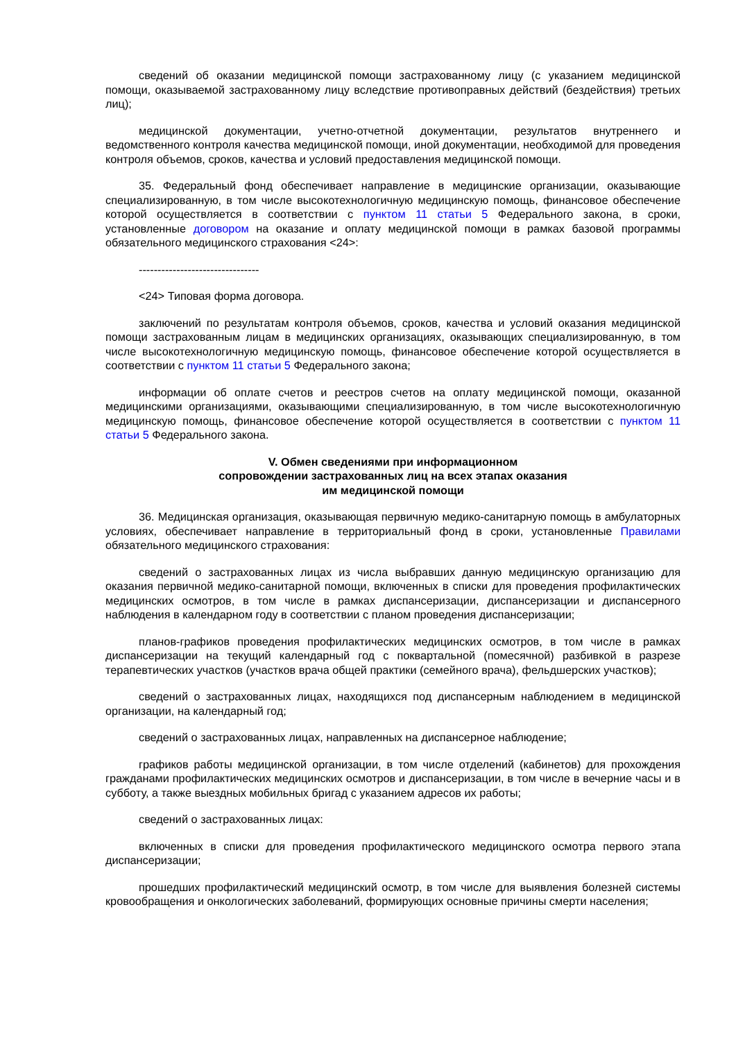сведений об оказании медицинской помощи застрахованному лицу (с указанием медицинской помощи, оказываемой застрахованному лицу вследствие противоправных действий (бездействия) третьих лиц);
медицинской документации, учетно-отчетной документации, результатов внутреннего и ведомственного контроля качества медицинской помощи, иной документации, необходимой для проведения контроля объемов, сроков, качества и условий предоставления медицинской помощи.
35. Федеральный фонд обеспечивает направление в медицинские организации, оказывающие специализированную, в том числе высокотехнологичную медицинскую помощь, финансовое обеспечение которой осуществляется в соответствии с пунктом 11 статьи 5 Федерального закона, в сроки, установленные договором на оказание и оплату медицинской помощи в рамках базовой программы обязательного медицинского страхования <24>:
--------------------------------
<24> Типовая форма договора.
заключений по результатам контроля объемов, сроков, качества и условий оказания медицинской помощи застрахованным лицам в медицинских организациях, оказывающих специализированную, в том числе высокотехнологичную медицинскую помощь, финансовое обеспечение которой осуществляется в соответствии с пунктом 11 статьи 5 Федерального закона;
информации об оплате счетов и реестров счетов на оплату медицинской помощи, оказанной медицинскими организациями, оказывающими специализированную, в том числе высокотехнологичную медицинскую помощь, финансовое обеспечение которой осуществляется в соответствии с пунктом 11 статьи 5 Федерального закона.
V. Обмен сведениями при информационном
сопровождении застрахованных лиц на всех этапах оказания
им медицинской помощи
36. Медицинская организация, оказывающая первичную медико-санитарную помощь в амбулаторных условиях, обеспечивает направление в территориальный фонд в сроки, установленные Правилами обязательного медицинского страхования:
сведений о застрахованных лицах из числа выбравших данную медицинскую организацию для оказания первичной медико-санитарной помощи, включенных в списки для проведения профилактических медицинских осмотров, в том числе в рамках диспансеризации, диспансеризации и диспансерного наблюдения в календарном году в соответствии с планом проведения диспансеризации;
планов-графиков проведения профилактических медицинских осмотров, в том числе в рамках диспансеризации на текущий календарный год с поквартальной (помесячной) разбивкой в разрезе терапевтических участков (участков врача общей практики (семейного врача), фельдшерских участков);
сведений о застрахованных лицах, находящихся под диспансерным наблюдением в медицинской организации, на календарный год;
сведений о застрахованных лицах, направленных на диспансерное наблюдение;
графиков работы медицинской организации, в том числе отделений (кабинетов) для прохождения гражданами профилактических медицинских осмотров и диспансеризации, в том числе в вечерние часы и в субботу, а также выездных мобильных бригад с указанием адресов их работы;
сведений о застрахованных лицах:
включенных в списки для проведения профилактического медицинского осмотра первого этапа диспансеризации;
прошедших профилактический медицинский осмотр, в том числе для выявления болезней системы кровообращения и онкологических заболеваний, формирующих основные причины смерти населения;